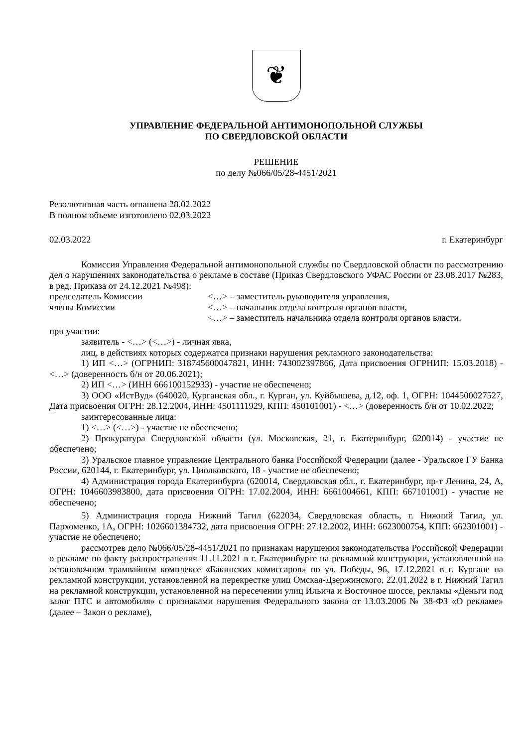❦
УПРАВЛЕНИЕ ФЕДЕРАЛЬНОЙ АНТИМОНОПОЛЬНОЙ СЛУЖБЫ
ПО СВЕРДЛОВСКОЙ ОБЛАСТИ
РЕШЕНИЕ
по делу №066/05/28-4451/2021
Резолютивная часть оглашена 28.02.2022
В полном объеме изготовлено 02.03.2022
02.03.2022 г. Екатеринбург
Комиссия Управления Федеральной антимонопольной службы по Свердловской области по рассмотрению дел о нарушениях законодательства о рекламе в составе (Приказ Свердловского УФАС России от 23.08.2017 №283, в ред. Приказа от 24.12.2021 №498):
председатель Комиссии <…> – заместитель руководителя управления,
члены Комиссии <…> – начальник отдела контроля органов власти,
<…> – заместитель начальника отдела контроля органов власти,
при участии:
заявитель - <…> (<…>) - личная явка,
лиц, в действиях которых содержатся признаки нарушения рекламного законодательства:
1) ИП <…> (ОГРНИП: 318745600047821, ИНН: 743002397866, Дата присвоения ОГРНИП: 15.03.2018) - <…> (доверенность б/н от 20.06.2021);
2) ИП <…> (ИНН 666100152933) - участие не обеспечено;
3) ООО «ИстВуд» (640020, Курганская обл., г. Курган, ул. Куйбышева, д.12, оф. 1, ОГРН: 1044500027527, Дата присвоения ОГРН: 28.12.2004, ИНН: 4501111929, КПП: 450101001) - <…> (доверенность б/н от 10.02.2022;
заинтересованные лица:
1) <…> (<…>) - участие не обеспечено;
2) Прокуратура Свердловской области (ул. Московская, 21, г. Екатеринбург, 620014) - участие не обеспечено;
3) Уральское главное управление Центрального банка Российской Федерации (далее - Уральское ГУ Банка России, 620144, г. Екатеринбург, ул. Циолковского, 18 - участие не обеспечено;
4) Администрация города Екатеринбурга (620014, Свердловская обл., г. Екатеринбург, пр-т Ленина, 24, А, ОГРН: 1046603983800, дата присвоения ОГРН: 17.02.2004, ИНН: 6661004661, КПП: 667101001) - участие не обеспечено;
5) Администрация города Нижний Тагил (622034, Свердловская область, г. Нижний Тагил, ул. Пархоменко, 1А, ОГРН: 1026601384732, дата присвоения ОГРН: 27.12.2002, ИНН: 6623000754, КПП: 662301001) - участие не обеспечено;
рассмотрев дело №066/05/28-4451/2021 по признакам нарушения законодательства Российской Федерации о рекламе по факту распространения 11.11.2021 в г. Екатеринбурге на рекламной конструкции, установленной на остановочном трамвайном комплексе «Бакинских комиссаров» по ул. Победы, 96, 17.12.2021 в г. Кургане на рекламной конструкции, установленной на перекрестке улиц Омская-Дзержинского, 22.01.2022 в г. Нижний Тагил на рекламной конструкции, установленной на пересечении улиц Ильича и Восточное шоссе, рекламы «Деньги под залог ПТС и автомобиля» с признаками нарушения Федерального закона от 13.03.2006 № 38-ФЗ «О рекламе» (далее – Закон о рекламе),